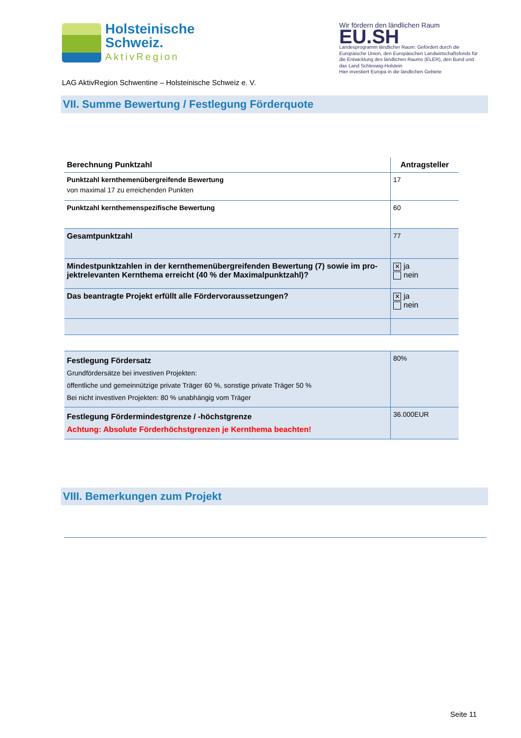Holsteinische
Schweiz.
AktivRegion
LAG AktivRegion Schwentine – Holsteinische Schweiz e. V.
Wir fördern den ländlichen Raum
EU.SH
Landesprogramm ländlicher Raum: Gefördert durch die Europäische Union, den Europäischen Landwirtschaftsfonds für die Entwicklung des ländlichen Raums (ELER), den Bund und das Land Schleswig-Holstein
Hier investiert Europa in die ländlichen Gebiete
VII. Summe Bewertung / Festlegung Förderquote
| Berechnung Punktzahl | Antragsteller |
| --- | --- |
| Punktzahl kernthemenübergreifende Bewertung von maximal 17 zu erreichenden Punkten | 17 |
| Punktzahl kernthemenspezifische Bewertung | 60 |
| Gesamtpunktzahl | 77 |
| Mindestpunktzahlen in der kernthemenübergreifenden Bewertung (7) sowie im pro-jektrelevanten Kernthema erreicht (40 % der Maximalpunktzahl)? | ✕ ja nein |
| Das beantragte Projekt erfüllt alle Fördervoraussetzungen? | ✕ ja nein |
| Festlegung Fördersatz Grundfördersätze bei investiven Projekten: öffentliche und gemeinnützige private Träger 60 %, sonstige private Träger 50 % Bei nicht investiven Projekten: 80 % unabhängig vom Träger | 80% |
| Festlegung Fördermindestgrenze / -höchstgrenze Achtung: Absolute Förderhöchstgrenzen je Kernthema beachten! | 36.000EUR |
VIII. Bemerkungen zum Projekt
Seite 11